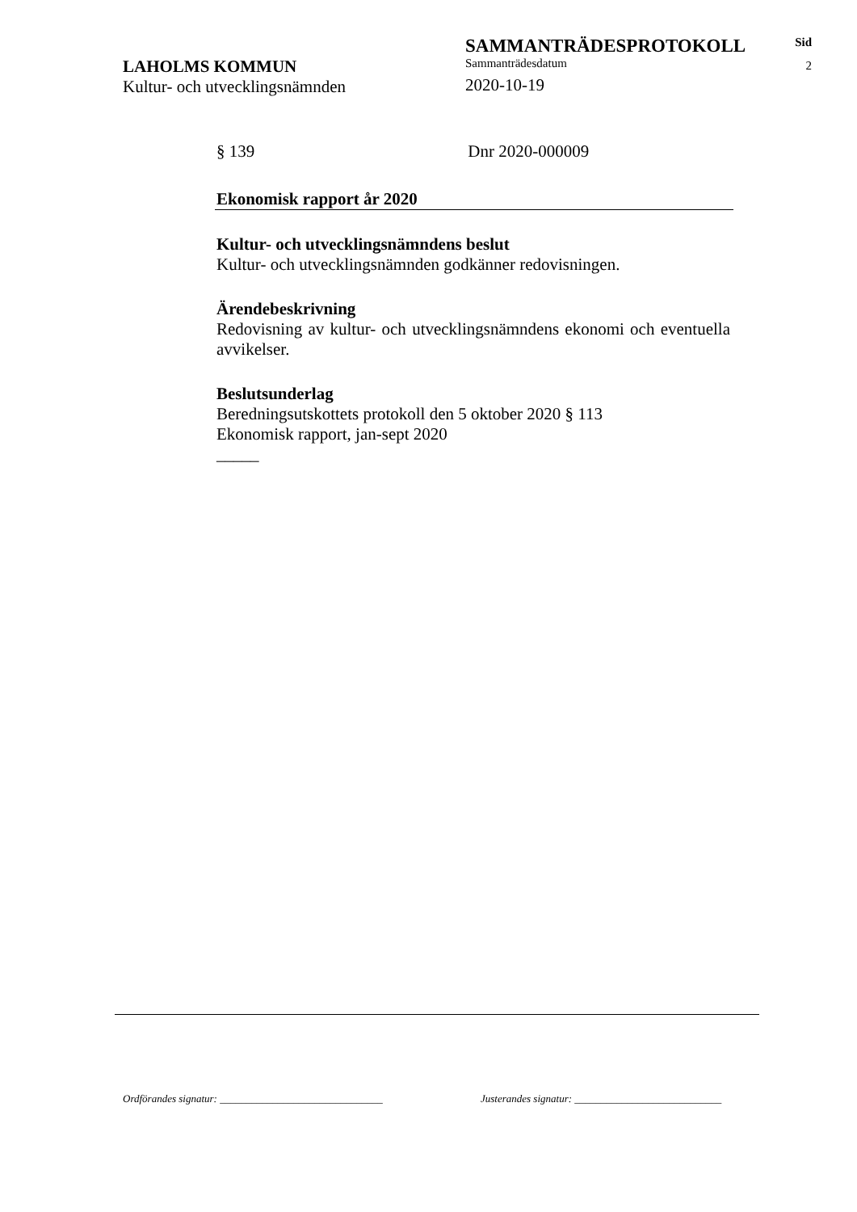LAHOLMS KOMMUN
Kultur- och utvecklingsnämnden
SAMMANTRÄDESPROTOKOLL
Sammanträdesdatum
2020-10-19
Sid
2
§ 139 Dnr 2020-000009
Ekonomisk rapport år 2020
Kultur- och utvecklingsnämndens beslut
Kultur- och utvecklingsnämnden godkänner redovisningen.
Ärendebeskrivning
Redovisning av kultur- och utvecklingsnämndens ekonomi och eventuella avvikelser.
Beslutsunderlag
Beredningsutskottets protokoll den 5 oktober 2020 § 113
Ekonomisk rapport, jan-sept 2020
_____
Ordförandes signatur: _______________________________
Justerandes signatur: ____________________________